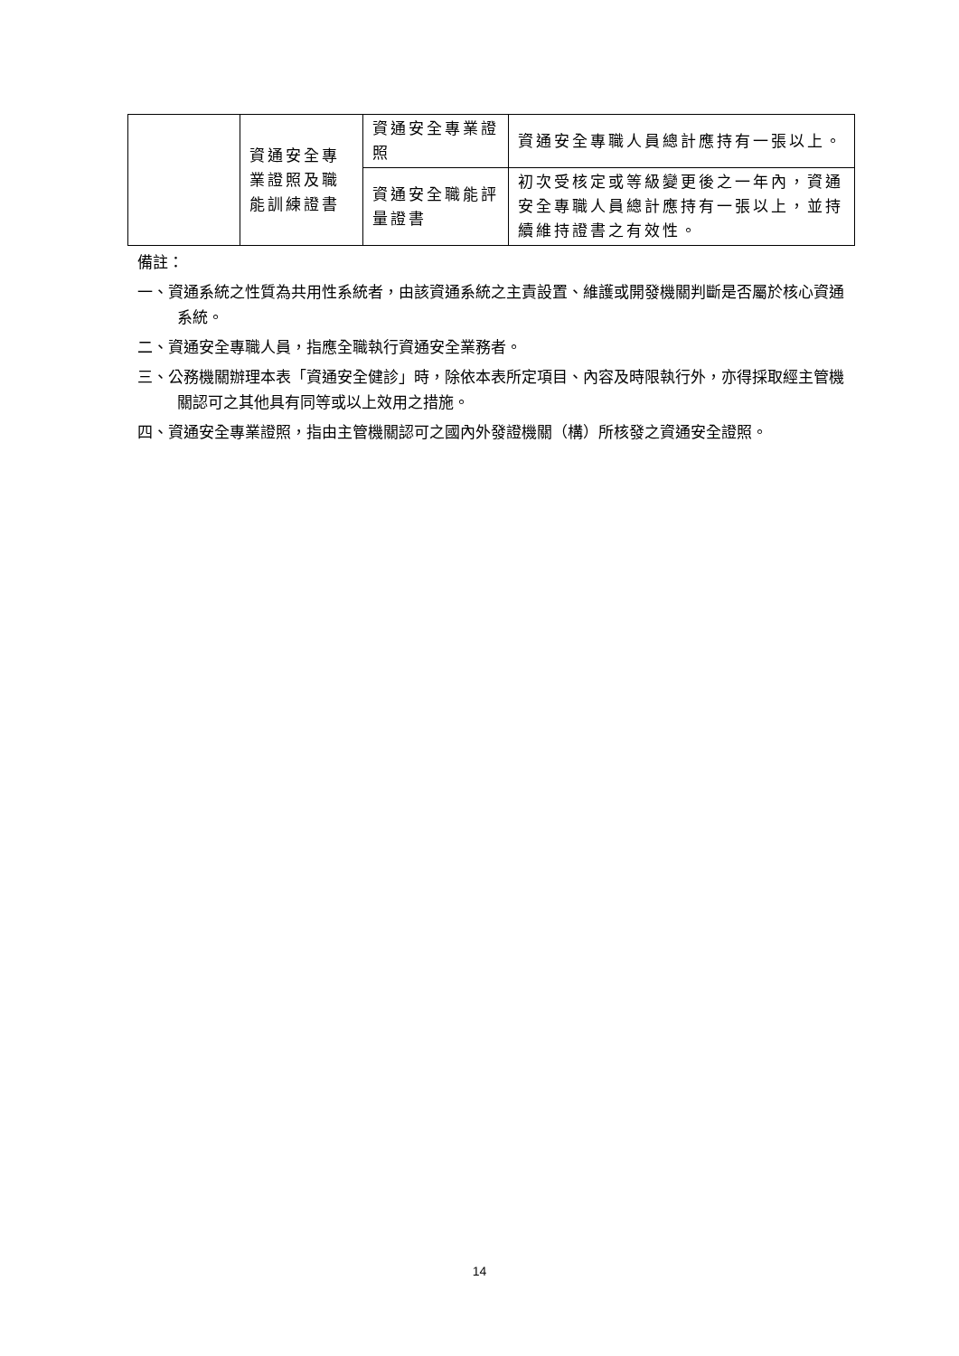| | 資通安全專業證照及職能訓練證書 | 資通安全專業證照 | 資通安全專職人員總計應持有一張以上。 |
| | | 資通安全職能評量證書 | 初次受核定或等級變更後之一年內，資通安全專職人員總計應持有一張以上，並持續維持證書之有效性。 |
備註：
一、資通系統之性質為共用性系統者，由該資通系統之主責設置、維護或開發機關判斷是否屬於核心資通系統。
二、資通安全專職人員，指應全職執行資通安全業務者。
三、公務機關辦理本表「資通安全健診」時，除依本表所定項目、內容及時限執行外，亦得採取經主管機關認可之其他具有同等或以上效用之措施。
四、資通安全專業證照，指由主管機關認可之國內外發證機關（構）所核發之資通安全證照。
14